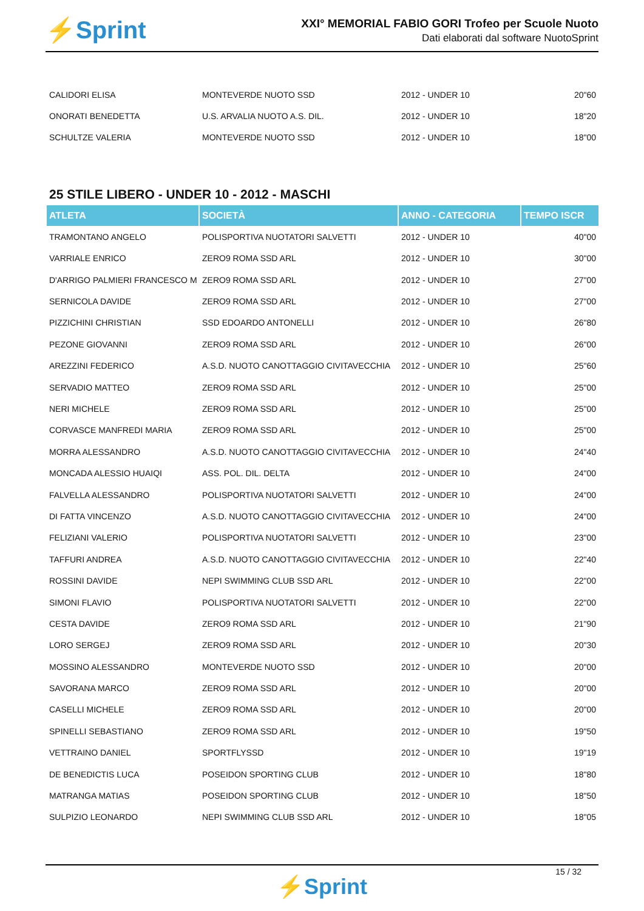⚡Sprint
XXI° MEMORIAL FABIO GORI Trofeo per Scuole Nuoto
Dati elaborati dal software NuotoSprint
| CALIDORI ELISA | MONTEVERDE NUOTO SSD | 2012 - UNDER 10 | 20"60 |
| ONORATI BENEDETTA | U.S. ARVALIA NUOTO A.S. DIL. | 2012 - UNDER 10 | 18"20 |
| SCHULTZE VALERIA | MONTEVERDE NUOTO SSD | 2012 - UNDER 10 | 18"00 |
25 STILE LIBERO - UNDER 10 - 2012 - MASCHI
| ATLETA | SOCIETÀ | ANNO - CATEGORIA | TEMPO ISCR |
| --- | --- | --- | --- |
| TRAMONTANO ANGELO | POLISPORTIVA NUOTATORI SALVETTI | 2012 - UNDER 10 | 40"00 |
| VARRIALE ENRICO | ZERO9 ROMA SSD ARL | 2012 - UNDER 10 | 30"00 |
| D'ARRIGO PALMIERI FRANCESCO M | ZERO9 ROMA SSD ARL | 2012 - UNDER 10 | 27"00 |
| SERNICOLA DAVIDE | ZERO9 ROMA SSD ARL | 2012 - UNDER 10 | 27"00 |
| PIZZICHINI CHRISTIAN | SSD EDOARDO ANTONELLI | 2012 - UNDER 10 | 26"80 |
| PEZONE GIOVANNI | ZERO9 ROMA SSD ARL | 2012 - UNDER 10 | 26"00 |
| AREZZINI FEDERICO | A.S.D. NUOTO CANOTTAGGIO CIVITAVECCHIA | 2012 - UNDER 10 | 25"60 |
| SERVADIO MATTEO | ZERO9 ROMA SSD ARL | 2012 - UNDER 10 | 25"00 |
| NERI MICHELE | ZERO9 ROMA SSD ARL | 2012 - UNDER 10 | 25"00 |
| CORVASCE MANFREDI MARIA | ZERO9 ROMA SSD ARL | 2012 - UNDER 10 | 25"00 |
| MORRA ALESSANDRO | A.S.D. NUOTO CANOTTAGGIO CIVITAVECCHIA | 2012 - UNDER 10 | 24"40 |
| MONCADA ALESSIO HUAIQI | ASS. POL. DIL. DELTA | 2012 - UNDER 10 | 24"00 |
| FALVELLA ALESSANDRO | POLISPORTIVA NUOTATORI SALVETTI | 2012 - UNDER 10 | 24"00 |
| DI FATTA VINCENZO | A.S.D. NUOTO CANOTTAGGIO CIVITAVECCHIA | 2012 - UNDER 10 | 24"00 |
| FELIZIANI VALERIO | POLISPORTIVA NUOTATORI SALVETTI | 2012 - UNDER 10 | 23"00 |
| TAFFURI ANDREA | A.S.D. NUOTO CANOTTAGGIO CIVITAVECCHIA | 2012 - UNDER 10 | 22"40 |
| ROSSINI DAVIDE | NEPI SWIMMING CLUB SSD ARL | 2012 - UNDER 10 | 22"00 |
| SIMONI FLAVIO | POLISPORTIVA NUOTATORI SALVETTI | 2012 - UNDER 10 | 22"00 |
| CESTA DAVIDE | ZERO9 ROMA SSD ARL | 2012 - UNDER 10 | 21"90 |
| LORO SERGEJ | ZERO9 ROMA SSD ARL | 2012 - UNDER 10 | 20"30 |
| MOSSINO ALESSANDRO | MONTEVERDE NUOTO SSD | 2012 - UNDER 10 | 20"00 |
| SAVORANA MARCO | ZERO9 ROMA SSD ARL | 2012 - UNDER 10 | 20"00 |
| CASELLI MICHELE | ZERO9 ROMA SSD ARL | 2012 - UNDER 10 | 20"00 |
| SPINELLI SEBASTIANO | ZERO9 ROMA SSD ARL | 2012 - UNDER 10 | 19"50 |
| VETTRAINO DANIEL | SPORTFLYSSD | 2012 - UNDER 10 | 19"19 |
| DE BENEDICTIS LUCA | POSEIDON SPORTING CLUB | 2012 - UNDER 10 | 18"80 |
| MATRANGA MATIAS | POSEIDON SPORTING CLUB | 2012 - UNDER 10 | 18"50 |
| SULPIZIO LEONARDO | NEPI SWIMMING CLUB SSD ARL | 2012 - UNDER 10 | 18"05 |
15 / 32
⚡Sprint